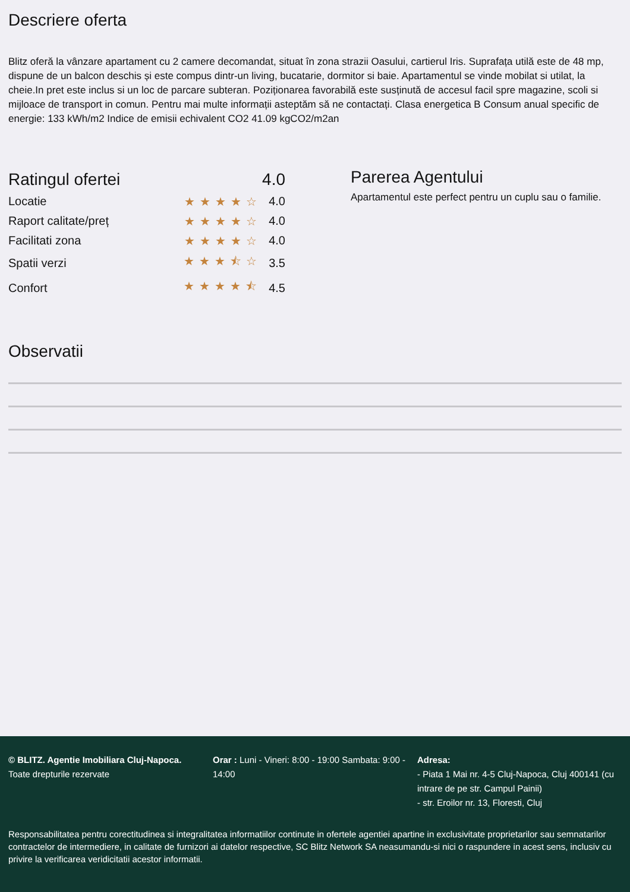Descriere oferta
Blitz oferă la vânzare apartament cu 2 camere decomandat, situat în zona strazii Oasului, cartierul Iris. Suprafața utilă este de 48 mp, dispune de un balcon deschis și este compus dintr-un living, bucatarie, dormitor si baie. Apartamentul se vinde mobilat si utilat, la cheie.In pret este inclus si un loc de parcare subteran. Poziționarea favorabilă este susținută de accesul facil spre magazine, scoli si mijloace de transport in comun. Pentru mai multe informații asteptăm să ne contactați. Clasa energetica B Consum anual specific de energie: 133 kWh/m2 Indice de emisii echivalent CO2 41.09 kgCO2/m2an
| Ratingul ofertei | | 4.0 |
| Locatie | ★★★★☆ | 4.0 |
| Raport calitate/preț | ★★★★☆ | 4.0 |
| Facilitati zona | ★★★★☆ | 4.0 |
| Spatii verzi | ★★★⯪☆ | 3.5 |
| Confort | ★★★★⯪ | 4.5 |
Parerea Agentului
Apartamentul este perfect pentru un cuplu sau o familie.
Observatii
© BLITZ. Agentie Imobiliara Cluj-Napoca.
Toate drepturile rezervate
Orar : Luni - Vineri: 8:00 - 19:00 Sambata: 9:00 - 14:00
Adresa:
- Piata 1 Mai nr. 4-5 Cluj-Napoca, Cluj 400141 (cu intrare de pe str. Campul Painii)
- str. Eroilor nr. 13, Floresti, Cluj
Responsabilitatea pentru corectitudinea si integralitatea informatiilor continute in ofertele agentiei apartine in exclusivitate proprietarilor sau semnatarilor contractelor de intermediere, in calitate de furnizori ai datelor respective, SC Blitz Network SA neasumandu-si nici o raspundere in acest sens, inclusiv cu privire la verificarea veridicitatii acestor informatii.